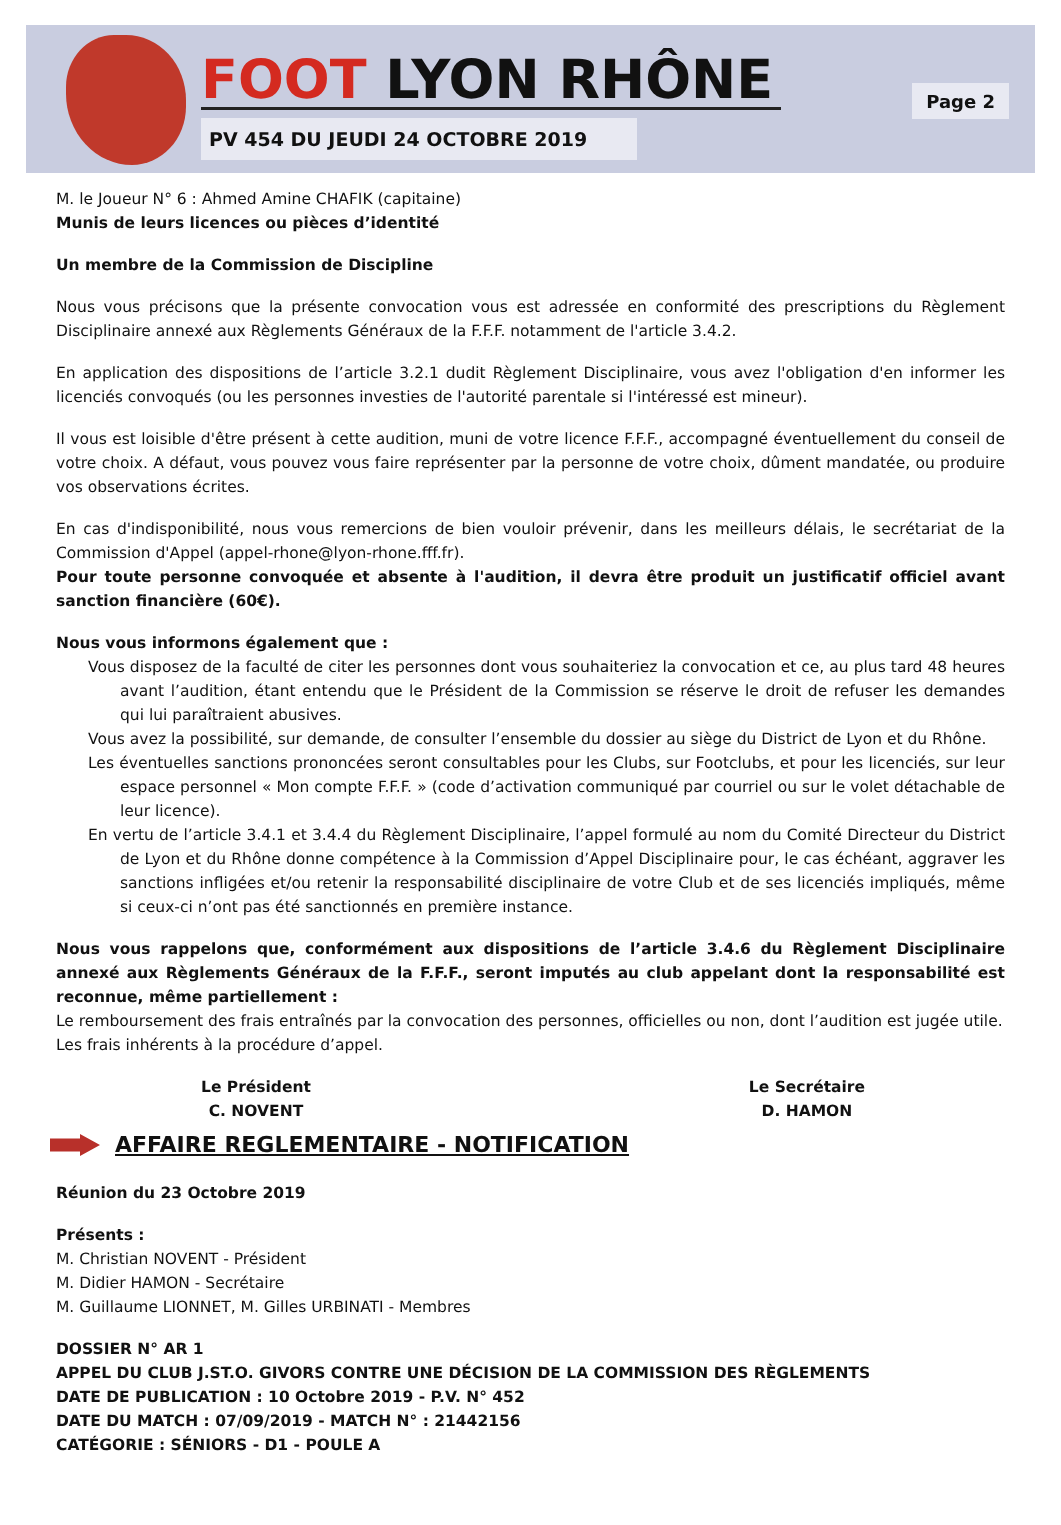FOOT LYON RHÔNE
PV 454 DU JEUDI 24 OCTOBRE 2019
Page 2
M. le Joueur N° 6 : Ahmed Amine CHAFIK (capitaine)
Munis de leurs licences ou pièces d’identité
Un membre de la Commission de Discipline
Nous vous précisons que la présente convocation vous est adressée en conformité des prescriptions du Règlement Disciplinaire annexé aux Règlements Généraux de la F.F.F. notamment de l'article 3.4.2.
En application des dispositions de l’article 3.2.1 dudit Règlement Disciplinaire, vous avez l'obligation d'en informer les licenciés convoqués (ou les personnes investies de l'autorité parentale si l'intéressé est mineur).
Il vous est loisible d'être présent à cette audition, muni de votre licence F.F.F., accompagné éventuellement du conseil de votre choix. A défaut, vous pouvez vous faire représenter par la personne de votre choix, dûment mandatée, ou produire vos observations écrites.
En cas d'indisponibilité, nous vous remercions de bien vouloir prévenir, dans les meilleurs délais, le secrétariat de la Commission d'Appel (appel-rhone@lyon-rhone.fff.fr).
Pour toute personne convoquée et absente à l'audition, il devra être produit un justificatif officiel avant sanction financière (60€).
Nous vous informons également que :
Vous disposez de la faculté de citer les personnes dont vous souhaiteriez la convocation et ce, au plus tard 48 heures avant l’audition, étant entendu que le Président de la Commission se réserve le droit de refuser les demandes qui lui paraîtraient abusives.
Vous avez la possibilité, sur demande, de consulter l’ensemble du dossier au siège du District de Lyon et du Rhône.
Les éventuelles sanctions prononcées seront consultables pour les Clubs, sur Footclubs, et pour les licenciés, sur leur espace personnel « Mon compte F.F.F. » (code d’activation communiqué par courriel ou sur le volet détachable de leur licence).
En vertu de l’article 3.4.1 et 3.4.4 du Règlement Disciplinaire, l’appel formulé au nom du Comité Directeur du District de Lyon et du Rhône donne compétence à la Commission d’Appel Disciplinaire pour, le cas échéant, aggraver les sanctions infligées et/ou retenir la responsabilité disciplinaire de votre Club et de ses licenciés impliqués, même si ceux-ci n’ont pas été sanctionnés en première instance.
Nous vous rappelons que, conformément aux dispositions de l’article 3.4.6 du Règlement Disciplinaire annexé aux Règlements Généraux de la F.F.F., seront imputés au club appelant dont la responsabilité est reconnue, même partiellement :
Le remboursement des frais entraînés par la convocation des personnes, officielles ou non, dont l’audition est jugée utile.
Les frais inhérents à la procédure d’appel.
Le Président
C. NOVENT
Le Secrétaire
D. HAMON
AFFAIRE REGLEMENTAIRE - NOTIFICATION
Réunion du 23 Octobre 2019
Présents :
M. Christian NOVENT - Président
M. Didier HAMON - Secrétaire
M. Guillaume LIONNET, M. Gilles URBINATI - Membres
DOSSIER N° AR 1
APPEL DU CLUB J.ST.O. GIVORS CONTRE UNE DÉCISION DE LA COMMISSION DES RÈGLEMENTS
DATE DE PUBLICATION : 10 Octobre 2019 - P.V. N° 452
DATE DU MATCH : 07/09/2019 - MATCH N° : 21442156
CATÉGORIE : SÉNIORS - D1 - POULE A